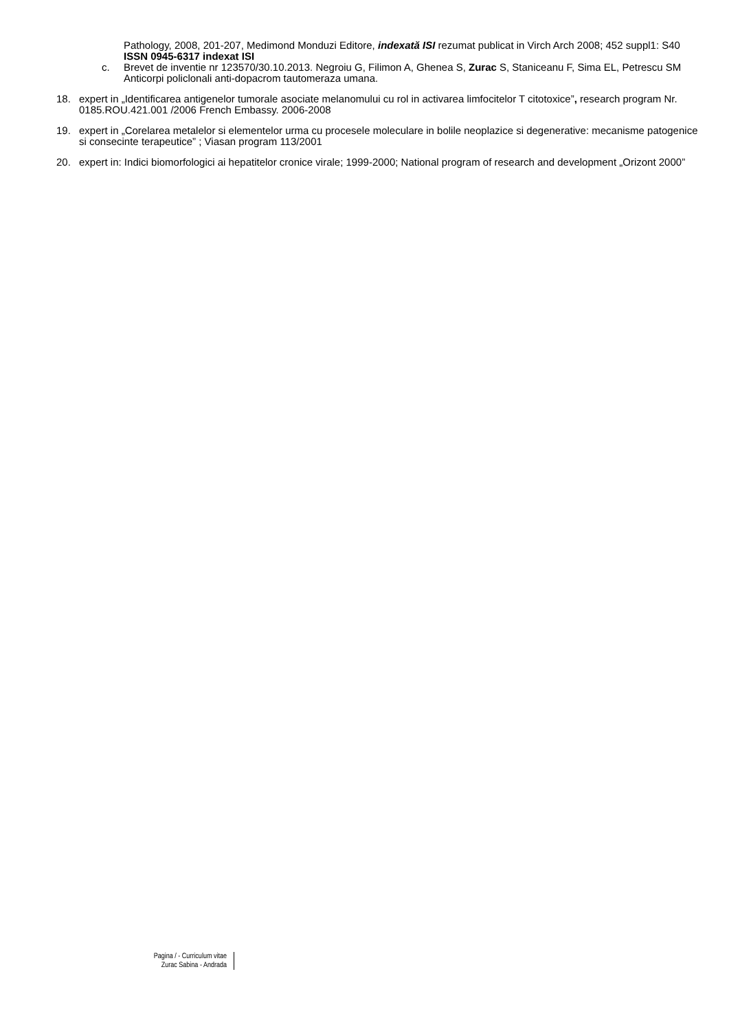Pathology, 2008, 201-207, Medimond Monduzi Editore, indexată ISI rezumat publicat in Virch Arch 2008; 452 suppl1: S40 ISSN 0945-6317 indexat ISI
c. Brevet de inventie nr 123570/30.10.2013. Negroiu G, Filimon A, Ghenea S, Zurac S, Staniceanu F, Sima EL, Petrescu SM Anticorpi policlonali anti-dopacrom tautomeraza umana.
18. expert in „Identificarea antigenelor tumorale asociate melanomului cu rol in activarea limfocitelor T citotoxice”, research program Nr. 0185.ROU.421.001 /2006 French Embassy. 2006-2008
19. expert in „Corelarea metalelor si elementelor urma cu procesele moleculare in bolile neoplazice si degenerative: mecanisme patogenice si consecinte terapeutice” ; Viasan program 113/2001
20. expert in: Indici biomorfologici ai hepatitelor cronice virale; 1999-2000; National program of research and development „Orizont 2000”
Pagina / - Curriculum vitae
Zurac Sabina - Andrada